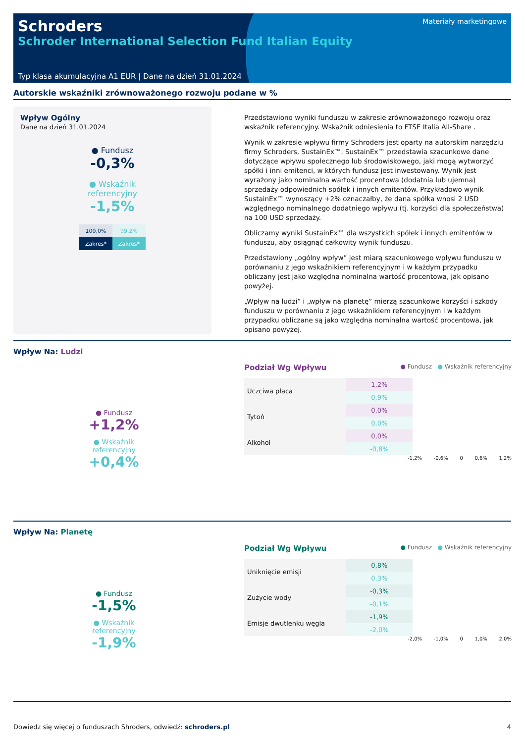Schroders
Schroder International Selection Fund Italian Equity
Materiały marketingowe
Typ klasa akumulacyjna A1 EUR | Dane na dzień 31.01.2024
Autorskie wskaźniki zrównoważonego rozwoju podane w %
Wpływ Ogólny
Dane na dzień 31.01.2024
● Fundusz
-0,3%
● Wskaźnik
referencyjny
-1,5%
| 100,0% | 99,2% |
| Zakres* | Zakres* |
Przedstawiono wyniki funduszu w zakresie zrównoważonego rozwoju oraz wskaźnik referencyjny. Wskaźnik odniesienia to FTSE Italia All-Share .
Wynik w zakresie wpływu firmy Schroders jest oparty na autorskim narzędziu firmy Schroders, SustainEx™. SustainEx™ przedstawia szacunkowe dane dotyczące wpływu społecznego lub środowiskowego, jaki mogą wytworzyć spółki i inni emitenci, w których fundusz jest inwestowany. Wynik jest wyrażony jako nominalna wartość procentowa (dodatnia lub ujemna) sprzedaży odpowiednich spółek i innych emitentów. Przykładowo wynik SustainEx™ wynoszący +2% oznaczałby, że dana spółka wnosi 2 USD względnego nominalnego dodatniego wpływu (tj. korzyści dla społeczeństwa) na 100 USD sprzedaży.
Obliczamy wyniki SustainEx™ dla wszystkich spółek i innych emitentów w funduszu, aby osiągnąć całkowity wynik funduszu.
Przedstawiony „ogólny wpływ” jest miarą szacunkowego wpływu funduszu w porównaniu z jego wskaźnikiem referencyjnym i w każdym przypadku obliczany jest jako względna nominalna wartość procentowa, jak opisano powyżej.
„Wpływ na ludzi” i „wpływ na planetę” mierzą szacunkowe korzyści i szkody funduszu w porównaniu z jego wskaźnikiem referencyjnym i w każdym przypadku obliczane są jako względna nominalna wartość procentowa, jak opisano powyżej.
Wpływ Na: Ludzi
● Fundusz
+1,2%
● Wskaźnik
referencyjny
+0,4%
Podział Wg Wpływu ● Fundusz ● Wskaźnik referencyjny
| Uczciwa płaca | 1,2% |
| | 0,9% |
| Tytoń | 0,0% |
| | 0,0% |
| Alkohol | 0,0% |
| | -0,8% |
-1,2% -0,6% 0 0,6% 1,2%
Wpływ Na: Planetę
● Fundusz
-1,5%
● Wskaźnik
referencyjny
-1,9%
Podział Wg Wpływu ● Fundusz ● Wskaźnik referencyjny
| Uniknięcie emisji | 0,8% |
| | 0,3% |
| Zużycie wody | -0,3% |
| | -0,1% |
| Emisje dwutlenku węgla | -1,9% |
| | -2,0% |
-2,0% -1,0% 0 1,0% 2,0%
Dowiedz się więcej o funduszach Shroders, odwiedź: schroders.pl 4